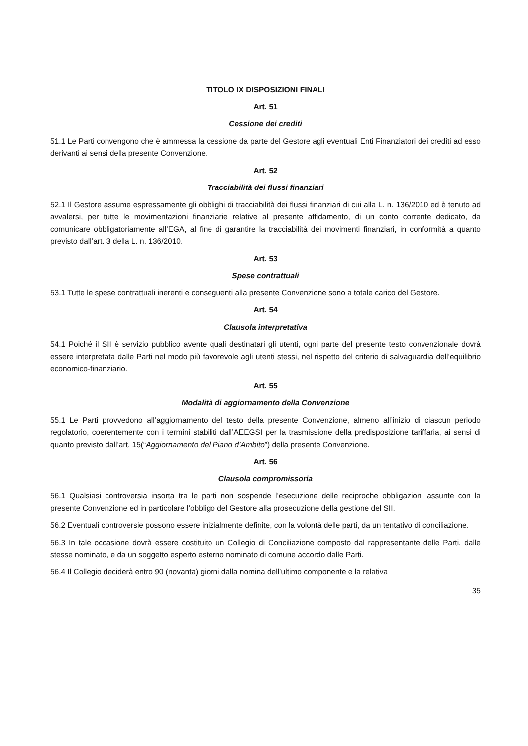TITOLO IX DISPOSIZIONI FINALI
Art. 51
Cessione dei crediti
51.1 Le Parti convengono che è ammessa la cessione da parte del Gestore agli eventuali Enti Finanziatori dei crediti ad esso derivanti ai sensi della presente Convenzione.
Art. 52
Tracciabilità dei flussi finanziari
52.1 Il Gestore assume espressamente gli obblighi di tracciabilità dei flussi finanziari di cui alla L. n. 136/2010 ed è tenuto ad avvalersi, per tutte le movimentazioni finanziarie relative al presente affidamento, di un conto corrente dedicato, da comunicare obbligatoriamente all’EGA, al fine di garantire la tracciabilità dei movimenti finanziari, in conformità a quanto previsto dall’art. 3 della L. n. 136/2010.
Art. 53
Spese contrattuali
53.1 Tutte le spese contrattuali inerenti e conseguenti alla presente Convenzione sono a totale carico del Gestore.
Art. 54
Clausola interpretativa
54.1 Poiché il SII è servizio pubblico avente quali destinatari gli utenti, ogni parte del presente testo convenzionale dovrà essere interpretata dalle Parti nel modo più favorevole agli utenti stessi, nel rispetto del criterio di salvaguardia dell’equilibrio economico-finanziario.
Art. 55
Modalità di aggiornamento della Convenzione
55.1 Le Parti provvedono all’aggiornamento del testo della presente Convenzione, almeno all’inizio di ciascun periodo regolatorio, coerentemente con i termini stabiliti dall’AEEGSI per la trasmissione della predisposizione tariffaria, ai sensi di quanto previsto dall’art. 15(“Aggiornamento del Piano d’Ambito”) della presente Convenzione.
Art. 56
Clausola compromissoria
56.1 Qualsiasi controversia insorta tra le parti non sospende l’esecuzione delle reciproche obbligazioni assunte con la presente Convenzione ed in particolare l’obbligo del Gestore alla prosecuzione della gestione del SII.
56.2 Eventuali controversie possono essere inizialmente definite, con la volontà delle parti, da un tentativo di conciliazione.
56.3 In tale occasione dovrà essere costituito un Collegio di Conciliazione composto dal rappresentante delle Parti, dalle stesse nominato, e da un soggetto esperto esterno nominato di comune accordo dalle Parti.
56.4 Il Collegio deciderà entro 90 (novanta) giorni dalla nomina dell’ultimo componente e la relativa
35